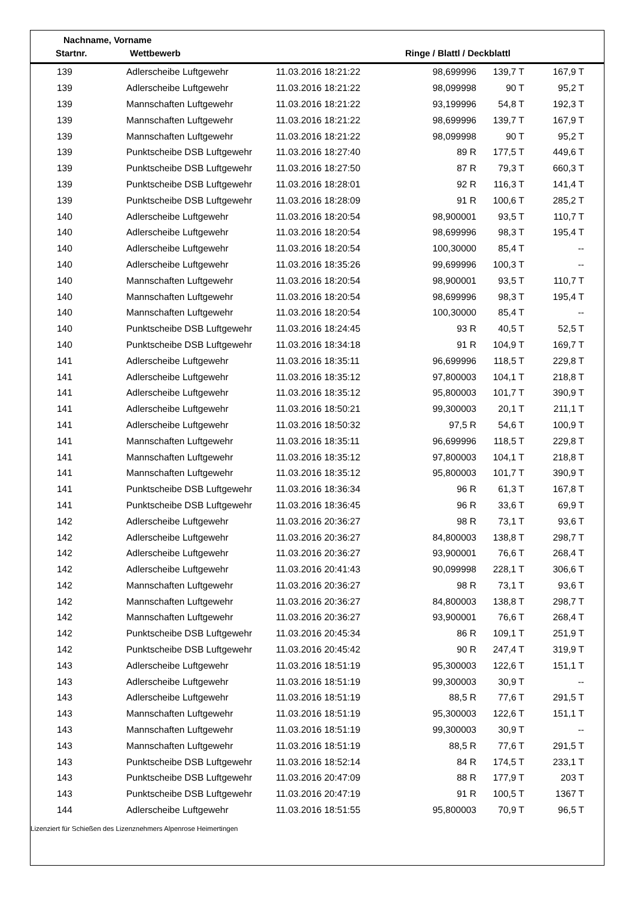Nachname, Vorname
Startnr. Wettbewerb Ringe / Blattl / Deckblattl
| 139 | Adlerscheibe Luftgewehr | 11.03.2016 18:21:22 | 98,699996 | 139,7 T | 167,9 T |
| 139 | Adlerscheibe Luftgewehr | 11.03.2016 18:21:22 | 98,099998 | 90 T | 95,2 T |
| 139 | Mannschaften Luftgewehr | 11.03.2016 18:21:22 | 93,199996 | 54,8 T | 192,3 T |
| 139 | Mannschaften Luftgewehr | 11.03.2016 18:21:22 | 98,699996 | 139,7 T | 167,9 T |
| 139 | Mannschaften Luftgewehr | 11.03.2016 18:21:22 | 98,099998 | 90 T | 95,2 T |
| 139 | Punktscheibe DSB Luftgewehr | 11.03.2016 18:27:40 | 89 R | 177,5 T | 449,6 T |
| 139 | Punktscheibe DSB Luftgewehr | 11.03.2016 18:27:50 | 87 R | 79,3 T | 660,3 T |
| 139 | Punktscheibe DSB Luftgewehr | 11.03.2016 18:28:01 | 92 R | 116,3 T | 141,4 T |
| 139 | Punktscheibe DSB Luftgewehr | 11.03.2016 18:28:09 | 91 R | 100,6 T | 285,2 T |
| 140 | Adlerscheibe Luftgewehr | 11.03.2016 18:20:54 | 98,900001 | 93,5 T | 110,7 T |
| 140 | Adlerscheibe Luftgewehr | 11.03.2016 18:20:54 | 98,699996 | 98,3 T | 195,4 T |
| 140 | Adlerscheibe Luftgewehr | 11.03.2016 18:20:54 | 100,30000 | 85,4 T | -- |
| 140 | Adlerscheibe Luftgewehr | 11.03.2016 18:35:26 | 99,699996 | 100,3 T | -- |
| 140 | Mannschaften Luftgewehr | 11.03.2016 18:20:54 | 98,900001 | 93,5 T | 110,7 T |
| 140 | Mannschaften Luftgewehr | 11.03.2016 18:20:54 | 98,699996 | 98,3 T | 195,4 T |
| 140 | Mannschaften Luftgewehr | 11.03.2016 18:20:54 | 100,30000 | 85,4 T | -- |
| 140 | Punktscheibe DSB Luftgewehr | 11.03.2016 18:24:45 | 93 R | 40,5 T | 52,5 T |
| 140 | Punktscheibe DSB Luftgewehr | 11.03.2016 18:34:18 | 91 R | 104,9 T | 169,7 T |
| 141 | Adlerscheibe Luftgewehr | 11.03.2016 18:35:11 | 96,699996 | 118,5 T | 229,8 T |
| 141 | Adlerscheibe Luftgewehr | 11.03.2016 18:35:12 | 97,800003 | 104,1 T | 218,8 T |
| 141 | Adlerscheibe Luftgewehr | 11.03.2016 18:35:12 | 95,800003 | 101,7 T | 390,9 T |
| 141 | Adlerscheibe Luftgewehr | 11.03.2016 18:50:21 | 99,300003 | 20,1 T | 211,1 T |
| 141 | Adlerscheibe Luftgewehr | 11.03.2016 18:50:32 | 97,5 R | 54,6 T | 100,9 T |
| 141 | Mannschaften Luftgewehr | 11.03.2016 18:35:11 | 96,699996 | 118,5 T | 229,8 T |
| 141 | Mannschaften Luftgewehr | 11.03.2016 18:35:12 | 97,800003 | 104,1 T | 218,8 T |
| 141 | Mannschaften Luftgewehr | 11.03.2016 18:35:12 | 95,800003 | 101,7 T | 390,9 T |
| 141 | Punktscheibe DSB Luftgewehr | 11.03.2016 18:36:34 | 96 R | 61,3 T | 167,8 T |
| 141 | Punktscheibe DSB Luftgewehr | 11.03.2016 18:36:45 | 96 R | 33,6 T | 69,9 T |
| 142 | Adlerscheibe Luftgewehr | 11.03.2016 20:36:27 | 98 R | 73,1 T | 93,6 T |
| 142 | Adlerscheibe Luftgewehr | 11.03.2016 20:36:27 | 84,800003 | 138,8 T | 298,7 T |
| 142 | Adlerscheibe Luftgewehr | 11.03.2016 20:36:27 | 93,900001 | 76,6 T | 268,4 T |
| 142 | Adlerscheibe Luftgewehr | 11.03.2016 20:41:43 | 90,099998 | 228,1 T | 306,6 T |
| 142 | Mannschaften Luftgewehr | 11.03.2016 20:36:27 | 98 R | 73,1 T | 93,6 T |
| 142 | Mannschaften Luftgewehr | 11.03.2016 20:36:27 | 84,800003 | 138,8 T | 298,7 T |
| 142 | Mannschaften Luftgewehr | 11.03.2016 20:36:27 | 93,900001 | 76,6 T | 268,4 T |
| 142 | Punktscheibe DSB Luftgewehr | 11.03.2016 20:45:34 | 86 R | 109,1 T | 251,9 T |
| 142 | Punktscheibe DSB Luftgewehr | 11.03.2016 20:45:42 | 90 R | 247,4 T | 319,9 T |
| 143 | Adlerscheibe Luftgewehr | 11.03.2016 18:51:19 | 95,300003 | 122,6 T | 151,1 T |
| 143 | Adlerscheibe Luftgewehr | 11.03.2016 18:51:19 | 99,300003 | 30,9 T | -- |
| 143 | Adlerscheibe Luftgewehr | 11.03.2016 18:51:19 | 88,5 R | 77,6 T | 291,5 T |
| 143 | Mannschaften Luftgewehr | 11.03.2016 18:51:19 | 95,300003 | 122,6 T | 151,1 T |
| 143 | Mannschaften Luftgewehr | 11.03.2016 18:51:19 | 99,300003 | 30,9 T | -- |
| 143 | Mannschaften Luftgewehr | 11.03.2016 18:51:19 | 88,5 R | 77,6 T | 291,5 T |
| 143 | Punktscheibe DSB Luftgewehr | 11.03.2016 18:52:14 | 84 R | 174,5 T | 233,1 T |
| 143 | Punktscheibe DSB Luftgewehr | 11.03.2016 20:47:09 | 88 R | 177,9 T | 203 T |
| 143 | Punktscheibe DSB Luftgewehr | 11.03.2016 20:47:19 | 91 R | 100,5 T | 1367 T |
| 144 | Adlerscheibe Luftgewehr | 11.03.2016 18:51:55 | 95,800003 | 70,9 T | 96,5 T |
Lizenziert für Schießen des Lizenznehmers Alpenrose Heimertingen